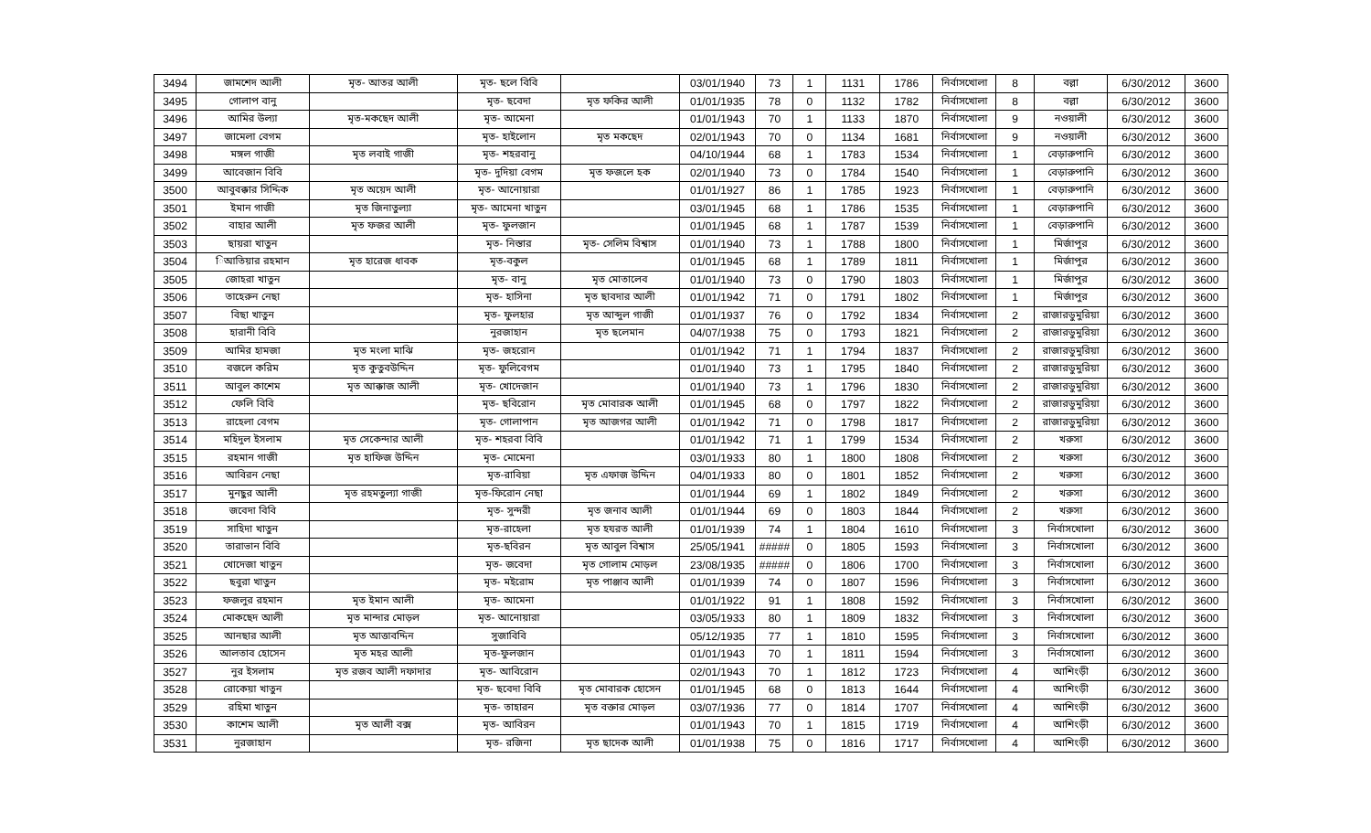| 3494 | জামশেদ আলী | মৃত- আতর আলী | মৃত- ছলে বিবি | | 03/01/1940 | 73 | 1 | 1131 | 1786 | নির্বাসখোলা | 8 | বল্লা | 6/30/2012 | 3600 |
| 3495 | গোলাপ বানু | | মৃত- ছবেদা | মৃত ফকির আলী | 01/01/1935 | 78 | 0 | 1132 | 1782 | নির্বাসখোলা | 8 | বল্লা | 6/30/2012 | 3600 |
| 3496 | আমির উল্যা | মৃত-মকছেদ আলী | মৃত- আমেনা | | 01/01/1943 | 70 | 1 | 1133 | 1870 | নির্বাসখোলা | 9 | নওয়ালী | 6/30/2012 | 3600 |
| 3497 | জামেলা বেগম | | মৃত- হাইলোন | মৃত মকছেদ | 02/01/1943 | 70 | 0 | 1134 | 1681 | নির্বাসখোলা | 9 | নওয়ালী | 6/30/2012 | 3600 |
| 3498 | মঙ্গল গাজী | মৃত লবাই গাজী | মৃত- শহরবানু | | 04/10/1944 | 68 | 1 | 1783 | 1534 | নির্বাসখোলা | 1 | বেড়ারুপানি | 6/30/2012 | 3600 |
| 3499 | আবেজান বিবি | | মৃত- দুদিয়া বেগম | মৃত ফজলে হক | 02/01/1940 | 73 | 0 | 1784 | 1540 | নির্বাসখোলা | 1 | বেড়ারুপানি | 6/30/2012 | 3600 |
| 3500 | আবুবক্কার সিদ্দিক | মৃত অয়েদ আলী | মৃত- আনোয়ারা | | 01/01/1927 | 86 | 1 | 1785 | 1923 | নির্বাসখোলা | 1 | বেড়ারুপানি | 6/30/2012 | 3600 |
| 3501 | ইমান গাজী | মৃত জিনাতুল্যা | মৃত- আমেনা খাতুন | | 03/01/1945 | 68 | 1 | 1786 | 1535 | নির্বাসখোলা | 1 | বেড়ারুপানি | 6/30/2012 | 3600 |
| 3502 | বাহার আলী | মৃত ফজর আলী | মৃত- ফুলজান | | 01/01/1945 | 68 | 1 | 1787 | 1539 | নির্বাসখোলা | 1 | বেড়ারুপানি | 6/30/2012 | 3600 |
| 3503 | ছায়রা খাতুন | | মৃত- নিস্তার | মৃত- সেলিম বিশ্বাস | 01/01/1940 | 73 | 1 | 1788 | 1800 | নির্বাসখোলা | 1 | মির্জাপুর | 6/30/2012 | 3600 |
| 3504 | িআতিয়ার রহমান | মৃত হারেজ ধাবক | মৃত-বকুল | | 01/01/1945 | 68 | 1 | 1789 | 1811 | নির্বাসখোলা | 1 | মির্জাপুর | 6/30/2012 | 3600 |
| 3505 | জোহরা খাতুন | | মৃত- বানু | মৃত মোতালেব | 01/01/1940 | 73 | 0 | 1790 | 1803 | নির্বাসখোলা | 1 | মির্জাপুর | 6/30/2012 | 3600 |
| 3506 | তাহেরুন নেছা | | মৃত- হাসিনা | মৃত ছাবদার আলী | 01/01/1942 | 71 | 0 | 1791 | 1802 | নির্বাসখোলা | 1 | মির্জাপুর | 6/30/2012 | 3600 |
| 3507 | বিছা খাতুন | | মৃত- ফুলহার | মৃত আব্দুল গাজী | 01/01/1937 | 76 | 0 | 1792 | 1834 | নির্বাসখোলা | 2 | রাজারডুমুরিয়া | 6/30/2012 | 3600 |
| 3508 | হারানী বিবি | | নুরজাহান | মৃত ছলেমান | 04/07/1938 | 75 | 0 | 1793 | 1821 | নির্বাসখোলা | 2 | রাজারডুমুরিয়া | 6/30/2012 | 3600 |
| 3509 | আমির হামজা | মৃত মংলা মাঝি | মৃত- জহরোন | | 01/01/1942 | 71 | 1 | 1794 | 1837 | নির্বাসখোলা | 2 | রাজারডুমুরিয়া | 6/30/2012 | 3600 |
| 3510 | বজলে করিম | মৃত কুতুবউদ্দিন | মৃত- ফুলিবেগম | | 01/01/1940 | 73 | 1 | 1795 | 1840 | নির্বাসখোলা | 2 | রাজারডুমুরিয়া | 6/30/2012 | 3600 |
| 3511 | আবুল কাশেম | মৃত আক্কাজ আলী | মৃত- খোদেজান | | 01/01/1940 | 73 | 1 | 1796 | 1830 | নির্বাসখোলা | 2 | রাজারডুমুরিয়া | 6/30/2012 | 3600 |
| 3512 | ফেলি বিবি | | মৃত- ছবিরোন | মৃত মোবারক আলী | 01/01/1945 | 68 | 0 | 1797 | 1822 | নির্বাসখোলা | 2 | রাজারডুমুরিয়া | 6/30/2012 | 3600 |
| 3513 | রাহেলা বেগম | | মৃত- গোলাপান | মৃত আজগর আলী | 01/01/1942 | 71 | 0 | 1798 | 1817 | নির্বাসখোলা | 2 | রাজারডুমুরিয়া | 6/30/2012 | 3600 |
| 3514 | মহিদুল ইসলাম | মৃত সেকেন্দার আলী | মৃত- শহরবা বিবি | | 01/01/1942 | 71 | 1 | 1799 | 1534 | নির্বাসখোলা | 2 | খরুসা | 6/30/2012 | 3600 |
| 3515 | রহমান গাজী | মৃত হাফিজ উদ্দিন | মৃত- মোমেনা | | 03/01/1933 | 80 | 1 | 1800 | 1808 | নির্বাসখোলা | 2 | খরুসা | 6/30/2012 | 3600 |
| 3516 | আবিরন নেছা | | মৃত-রাবিয়া | মৃত এফাজ উদ্দিন | 04/01/1933 | 80 | 0 | 1801 | 1852 | নির্বাসখোলা | 2 | খরুসা | 6/30/2012 | 3600 |
| 3517 | মুনছুর আলী | মৃত রহমতুল্যা গাজী | মৃত-ফিরোন নেছা | | 01/01/1944 | 69 | 1 | 1802 | 1849 | নির্বাসখোলা | 2 | খরুসা | 6/30/2012 | 3600 |
| 3518 | জবেদা বিবি | | মৃত- সুন্দরী | মৃত জনাব আলী | 01/01/1944 | 69 | 0 | 1803 | 1844 | নির্বাসখোলা | 2 | খরুসা | 6/30/2012 | 3600 |
| 3519 | সাহিদা খাতুন | | মৃত-রাহেলা | মৃত হযরত আলী | 01/01/1939 | 74 | 1 | 1804 | 1610 | নির্বাসখোলা | 3 | নির্বাসখোলা | 6/30/2012 | 3600 |
| 3520 | তারাভান বিবি | | মৃত-ছবিরন | মৃত আবুল বিশ্বাস | 25/05/1941 | ##### | 0 | 1805 | 1593 | নির্বাসখোলা | 3 | নির্বাসখোলা | 6/30/2012 | 3600 |
| 3521 | খোদেজা খাতুন | | মৃত- জবেদা | মৃত গোলাম মোড়ল | 23/08/1935 | ##### | 0 | 1806 | 1700 | নির্বাসখোলা | 3 | নির্বাসখোলা | 6/30/2012 | 3600 |
| 3522 | ছবুরা খাতুন | | মৃত- মইরোম | মৃত পাঞ্জাব আলী | 01/01/1939 | 74 | 0 | 1807 | 1596 | নির্বাসখোলা | 3 | নির্বাসখোলা | 6/30/2012 | 3600 |
| 3523 | ফজলুর রহমান | মৃত ইমান আলী | মৃত- আমেনা | | 01/01/1922 | 91 | 1 | 1808 | 1592 | নির্বাসখোলা | 3 | নির্বাসখোলা | 6/30/2012 | 3600 |
| 3524 | মোকছেদ আলী | মৃত মান্দার মোড়ল | মৃত- আনোয়ারা | | 03/05/1933 | 80 | 1 | 1809 | 1832 | নির্বাসখোলা | 3 | নির্বাসখোলা | 6/30/2012 | 3600 |
| 3525 | আনছার আলী | মৃত আত্তাবদ্দিন | সুজাবিবি | | 05/12/1935 | 77 | 1 | 1810 | 1595 | নির্বাসখোলা | 3 | নির্বাসখোলা | 6/30/2012 | 3600 |
| 3526 | আলতাব হোসেন | মৃত মহর আলী | মৃত-ফুলজান | | 01/01/1943 | 70 | 1 | 1811 | 1594 | নির্বাসখোলা | 3 | নির্বাসখোলা | 6/30/2012 | 3600 |
| 3527 | নুর ইসলাম | মৃত রজব আলী দফাদার | মৃত- আবিরোন | | 02/01/1943 | 70 | 1 | 1812 | 1723 | নির্বাসখোলা | 4 | আশিংড়ী | 6/30/2012 | 3600 |
| 3528 | রোকেয়া খাতুন | | মৃত- ছবেদা বিবি | মৃত মোবারক হোসেন | 01/01/1945 | 68 | 0 | 1813 | 1644 | নির্বাসখোলা | 4 | আশিংড়ী | 6/30/2012 | 3600 |
| 3529 | রহিমা খাতুন | | মৃত- তাহারন | মৃত বক্তার মোড়ল | 03/07/1936 | 77 | 0 | 1814 | 1707 | নির্বাসখোলা | 4 | আশিংড়ী | 6/30/2012 | 3600 |
| 3530 | কাশেম আলী | মৃত আলী বক্স | মৃত- আবিরন | | 01/01/1943 | 70 | 1 | 1815 | 1719 | নির্বাসখোলা | 4 | আশিংড়ী | 6/30/2012 | 3600 |
| 3531 | নুরজাহান | | মৃত- রজিনা | মৃত ছাদেক আলী | 01/01/1938 | 75 | 0 | 1816 | 1717 | নির্বাসখোলা | 4 | আশিংড়ী | 6/30/2012 | 3600 |